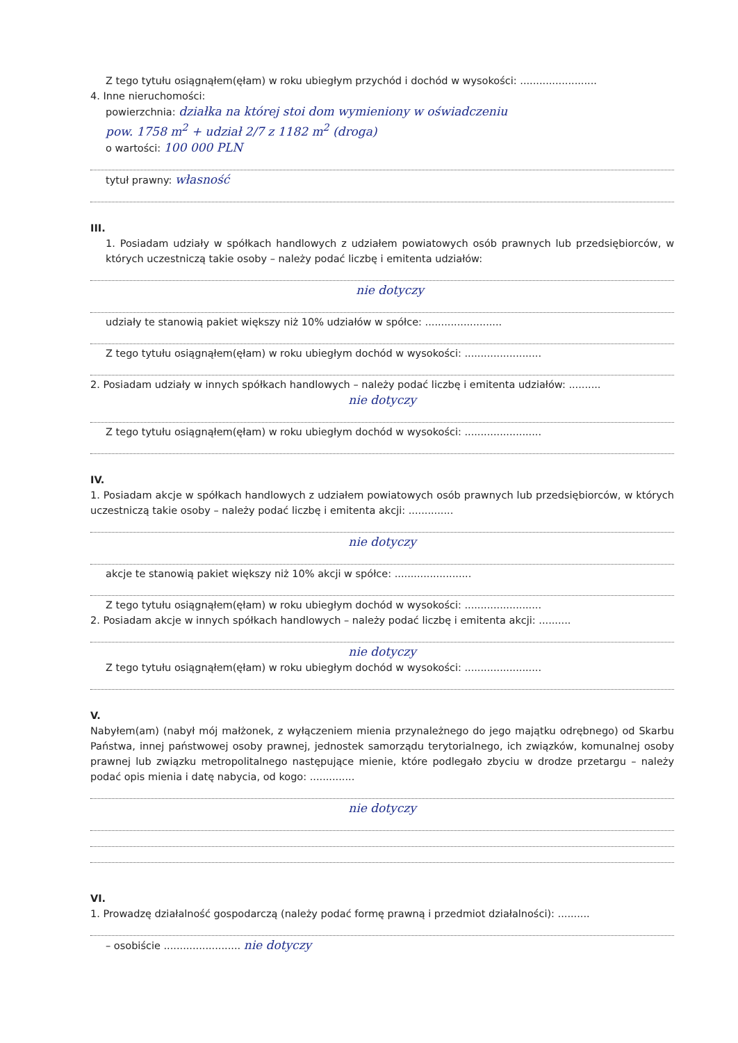Z tego tytułu osiągnąłem(ęłam) w roku ubiegłym przychód i dochód w wysokości: ........................
4. Inne nieruchomości:
powierzchnia: działka na której stoi dom wymieniony w oświadczeniu
pow. 1758 m<sup>2</sup> + udział 2/7 z 1182 m<sup>2</sup> (droga)
o wartości: 100 000 PLN
tytuł prawny: własność
III.
1. Posiadam udziały w spółkach handlowych z udziałem powiatowych osób prawnych lub przedsiębiorców, w których uczestniczą takie osoby – należy podać liczbę i emitenta udziałów:
nie dotyczy
udziały te stanowią pakiet większy niż 10% udziałów w spółce: ........................
Z tego tytułu osiągnąłem(ęłam) w roku ubiegłym dochód w wysokości: ........................
2. Posiadam udziały w innych spółkach handlowych – należy podać liczbę i emitenta udziałów: ..........
nie dotyczy
Z tego tytułu osiągnąłem(ęłam) w roku ubiegłym dochód w wysokości: ........................
IV.
1. Posiadam akcje w spółkach handlowych z udziałem powiatowych osób prawnych lub przedsiębiorców, w których uczestniczą takie osoby – należy podać liczbę i emitenta akcji: ..............
nie dotyczy
akcje te stanowią pakiet większy niż 10% akcji w spółce: ........................
Z tego tytułu osiągnąłem(ęłam) w roku ubiegłym dochód w wysokości: ........................
2. Posiadam akcje w innych spółkach handlowych – należy podać liczbę i emitenta akcji: ..........
nie dotyczy
Z tego tytułu osiągnąłem(ęłam) w roku ubiegłym dochód w wysokości: ........................
V.
Nabyłem(am) (nabył mój małżonek, z wyłączeniem mienia przynależnego do jego majątku odrębnego) od Skarbu Państwa, innej państwowej osoby prawnej, jednostek samorządu terytorialnego, ich związków, komunalnej osoby prawnej lub związku metropolitalnego następujące mienie, które podlegało zbyciu w drodze przetargu – należy podać opis mienia i datę nabycia, od kogo: ..............
nie dotyczy
VI.
1. Prowadzę działalność gospodarczą (należy podać formę prawną i przedmiot działalności): ..........
– osobiście ........................ nie dotyczy